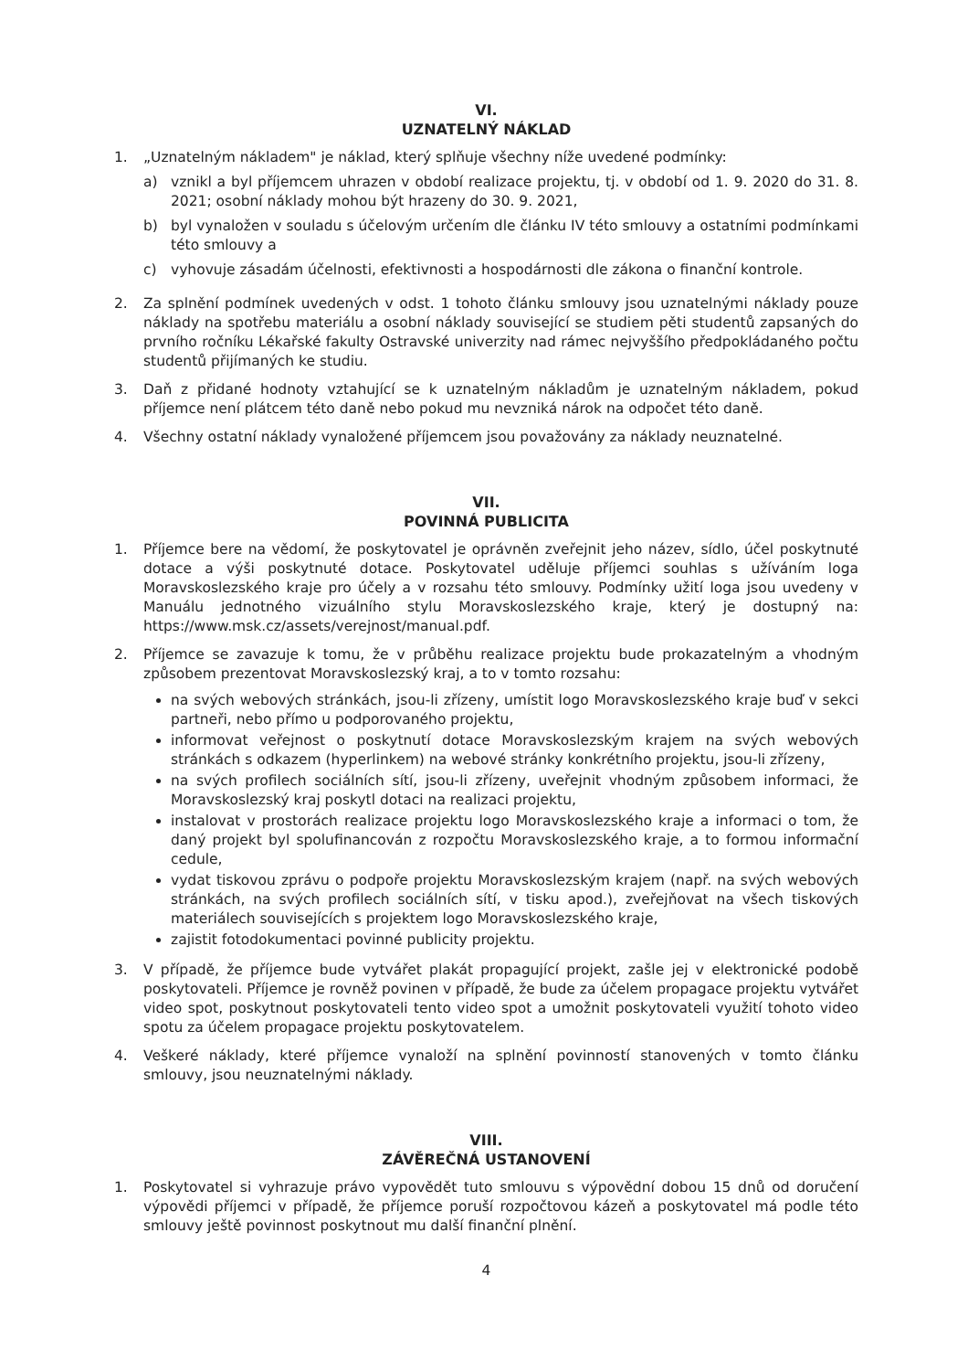VI.
UZNATELNÝ NÁKLAD
1. „Uznatelným nákladem" je náklad, který splňuje všechny níže uvedené podmínky:
a) vznikl a byl příjemcem uhrazen v období realizace projektu, tj. v období od 1. 9. 2020 do 31. 8. 2021; osobní náklady mohou být hrazeny do 30. 9. 2021,
b) byl vynaložen v souladu s účelovým určením dle článku IV této smlouvy a ostatními podmínkami této smlouvy a
c) vyhovuje zásadám účelnosti, efektivnosti a hospodárnosti dle zákona o finanční kontrole.
2. Za splnění podmínek uvedených v odst. 1 tohoto článku smlouvy jsou uznatelnými náklady pouze náklady na spotřebu materiálu a osobní náklady související se studiem pěti studentů zapsaných do prvního ročníku Lékařské fakulty Ostravské univerzity nad rámec nejvyššího předpokládaného počtu studentů přijímaných ke studiu.
3. Daň z přidané hodnoty vztahující se k uznatelným nákladům je uznatelným nákladem, pokud příjemce není plátcem této daně nebo pokud mu nevzniká nárok na odpočet této daně.
4. Všechny ostatní náklady vynaložené příjemcem jsou považovány za náklady neuznatelné.
VII.
POVINNÁ PUBLICITA
1. Příjemce bere na vědomí, že poskytovatel je oprávněn zveřejnit jeho název, sídlo, účel poskytnuté dotace a výši poskytnuté dotace. Poskytovatel uděluje příjemci souhlas s užíváním loga Moravskoslezského kraje pro účely a v rozsahu této smlouvy. Podmínky užití loga jsou uvedeny v Manuálu jednotného vizuálního stylu Moravskoslezského kraje, který je dostupný na: https://www.msk.cz/assets/verejnost/manual.pdf.
2. Příjemce se zavazuje k tomu, že v průběhu realizace projektu bude prokazatelným a vhodným způsobem prezentovat Moravskoslezský kraj, a to v tomto rozsahu:
na svých webových stránkách, jsou-li zřízeny, umístit logo Moravskoslezského kraje buď v sekci partneři, nebo přímo u podporovaného projektu,
informovat veřejnost o poskytnutí dotace Moravskoslezským krajem na svých webových stránkách s odkazem (hyperlinkem) na webové stránky konkrétního projektu, jsou-li zřízeny,
na svých profilech sociálních sítí, jsou-li zřízeny, uveřejnit vhodným způsobem informaci, že Moravskoslezský kraj poskytl dotaci na realizaci projektu,
instalovat v prostorách realizace projektu logo Moravskoslezského kraje a informaci o tom, že daný projekt byl spolufinancován z rozpočtu Moravskoslezského kraje, a to formou informační cedule,
vydat tiskovou zprávu o podpoře projektu Moravskoslezským krajem (např. na svých webových stránkách, na svých profilech sociálních sítí, v tisku apod.), zveřejňovat na všech tiskových materiálech souvisejících s projektem logo Moravskoslezského kraje,
zajistit fotodokumentaci povinné publicity projektu.
3. V případě, že příjemce bude vytvářet plakát propagující projekt, zašle jej v elektronické podobě poskytovateli. Příjemce je rovněž povinen v případě, že bude za účelem propagace projektu vytvářet video spot, poskytnout poskytovateli tento video spot a umožnit poskytovateli využití tohoto video spotu za účelem propagace projektu poskytovatelem.
4. Veškeré náklady, které příjemce vynaloží na splnění povinností stanovených v tomto článku smlouvy, jsou neuznatelnými náklady.
VIII.
ZÁVĚREČNÁ USTANOVENÍ
1. Poskytovatel si vyhrazuje právo vypovědět tuto smlouvu s výpovědní dobou 15 dnů od doručení výpovědi příjemci v případě, že příjemce poruší rozpočtovou kázeň a poskytovatel má podle této smlouvy ještě povinnost poskytnout mu další finanční plnění.
4